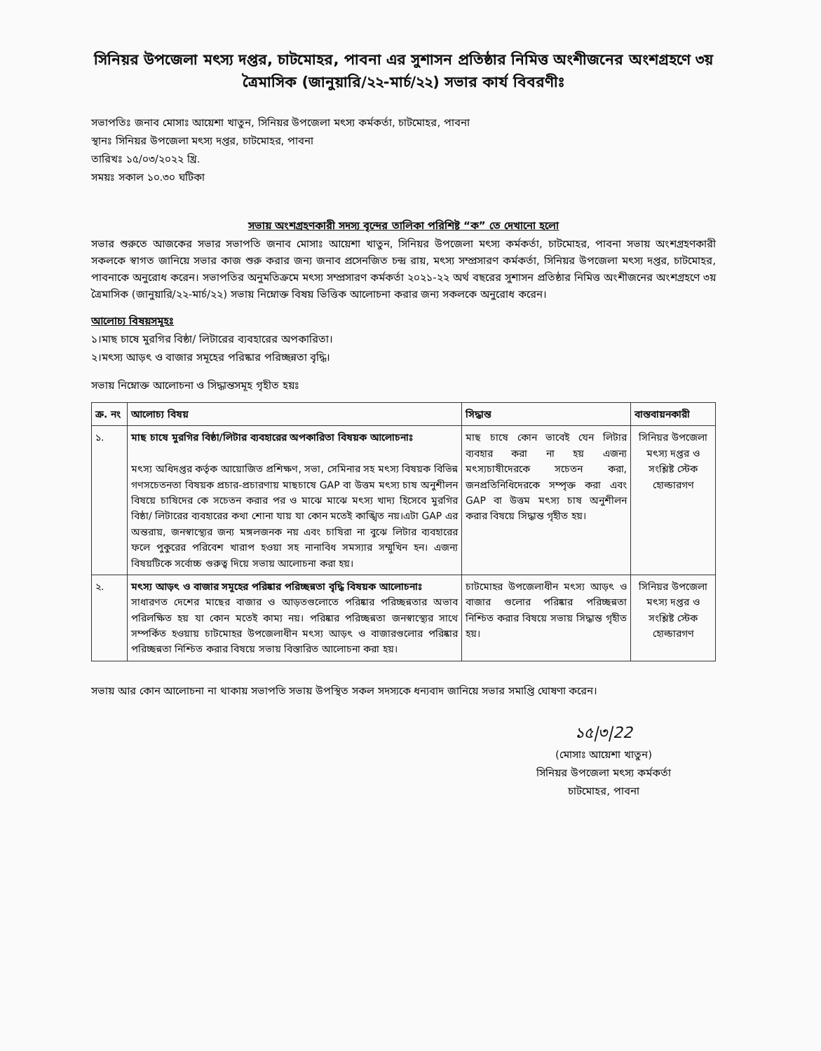সিনিয়র উপজেলা মৎস্য দপ্তর, চাটমোহর, পাবনা এর সুশাসন প্রতিষ্ঠার নিমিত্ত অংশীজনের অংশগ্রহণে ৩য় ত্রৈমাসিক (জানুয়ারি/২২-মার্চ/২২) সভার কার্য বিবরণীঃ
সভাপতিঃ জনাব মোসাঃ আয়েশা খাতুন, সিনিয়র উপজেলা মৎস্য কর্মকর্তা, চাটমোহর, পাবনা
স্থানঃ সিনিয়র উপজেলা মৎস্য দপ্তর, চাটমোহর, পাবনা
তারিখঃ ১৫/০৩/২০২২ খ্রি.
সময়ঃ সকাল ১০.৩০ ঘটিকা
সভায় অংশগ্রহণকারী সদস্য বৃন্দের তালিকা পরিশিষ্ট “ক” তে দেখানো হলো
সভার শুরুতে আজকের সভার সভাপতি জনাব মোসাঃ আয়েশা খাতুন, সিনিয়র উপজেলা মৎস্য কর্মকর্তা, চাটমোহর, পাবনা সভায় অংশগ্রহণকারী সকলকে স্বাগত জানিয়ে সভার কাজ শুরু করার জন্য জনাব প্রসেনজিত চন্দ্র রায়, মৎস্য সম্প্রসারণ কর্মকর্তা, সিনিয়র উপজেলা মৎস্য দপ্তর, চাটমোহর, পাবনাকে অনুরোধ করেন। সভাপতির অনুমতিক্রমে মৎস্য সম্প্রসারণ কর্মকর্তা ২০২১-২২ অর্থ বছরের সুশাসন প্রতিষ্ঠার নিমিত্ত অংশীজনের অংশগ্রহণে ৩য় ত্রৈমাসিক (জানুয়ারি/২২-মার্চ/২২) সভায় নিম্নোক্ত বিষয় ভিত্তিক আলোচনা করার জন্য সকলকে অনুরোধ করেন।
আলোচ্য বিষয়সমূহঃ
১।মাছ চাষে মুরগির বিষ্ঠা/ লিটারের ব্যবহারের অপকারিতা।
২।মৎস্য আড়ৎ ও বাজার সমূহের পরিষ্কার পরিচ্ছন্নতা বৃদ্ধি।
সভায় নিম্নোক্ত আলোচনা ও সিদ্ধান্তসমূহ গৃহীত হয়ঃ
| ক্র. নং | আলোচ্য বিষয় | সিদ্ধান্ত | বাস্তবায়নকারী |
| --- | --- | --- | --- |
| ১. | মাছ চাষে মুরগির বিষ্ঠা/লিটার ব্যবহারের অপকারিতা বিষয়ক আলোচনাঃ মৎস্য অধিদপ্তর কর্তৃক আয়োজিত প্রশিক্ষণ, সভা, সেমিনার সহ মৎস্য বিষয়ক বিভিন্ন গণসচেতনতা বিষয়ক প্রচার-প্রচারণায় মাছচাষে GAP বা উত্তম মৎস্য চাষ অনুশীলন বিষয়ে চাষিদের কে সচেতন করার পর ও মাঝে মাঝে মৎস্য খাদ্য হিসেবে মুরগির বিষ্ঠা/ লিটারের ব্যবহারের কথা শোনা যায় যা কোন মতেই কাঙ্খিত নয়।এটা GAP এর অন্তরায়, জনস্বাস্থ্যের জন্য মঙ্গলজনক নয় এবং চাষিরা না বুঝে লিটার ব্যবহারের ফলে পুকুরের পরিবেশ খারাপ হওয়া সহ নানাবিধ সমস্যার সম্মুখিন হন। এজন্য বিষয়টিকে সর্বোচ্চ গুরুত্ব দিয়ে সভায় আলোচনা করা হয়। | মাছ চাষে কোন ভাবেই যেন লিটার ব্যবহার করা না হয় এজন্য মৎস্যচাষীদেরকে সচেতন করা, জনপ্রতিনিধিদেরকে সম্পৃক্ত করা এবং GAP বা উত্তম মৎস্য চাষ অনুশীলন করার বিষয়ে সিদ্ধান্ত গৃহীত হয়। | সিনিয়র উপজেলা মৎস্য দপ্তর ও সংশ্লিষ্ট স্টেক হোল্ডারগণ |
| ২. | মৎস্য আড়ৎ ও বাজার সমূহের পরিষ্কার পরিচ্ছন্নতা বৃদ্ধি বিষয়ক আলোচনাঃ সাধারণত দেশের মাছের বাজার ও আড়তগুলোতে পরিষ্কার পরিচ্ছন্নতার অভাব পরিলক্ষিত হয় যা কোন মতেই কাম্য নয়। পরিষ্কার পরিচ্ছন্নতা জনস্বাস্থ্যের সাথে সম্পর্কিত হওয়ায় চাটমোহর উপজেলাধীন মৎস্য আড়ৎ ও বাজারগুলোর পরিষ্কার পরিচ্ছন্নতা নিশ্চিত করার বিষয়ে সভায় বিস্তারিত আলোচনা করা হয়। | চাটমোহর উপজেলাধীন মৎস্য আড়ৎ ও বাজার গুলোর পরিষ্কার পরিচ্ছন্নতা নিশ্চিত করার বিষয়ে সভায় সিদ্ধান্ত গৃহীত হয়। | সিনিয়র উপজেলা মৎস্য দপ্তর ও সংশ্লিষ্ট স্টেক হোল্ডারগণ |
সভায় আর কোন আলোচনা না থাকায় সভাপতি সভায় উপস্থিত সকল সদস্যকে ধন্যবাদ জানিয়ে সভার সমাপ্তি ঘোষণা করেন।
১৫|৩|22
(মোসাঃ আয়েশা খাতুন)
সিনিয়র উপজেলা মৎস্য কর্মকর্তা
চাটমোহর, পাবনা